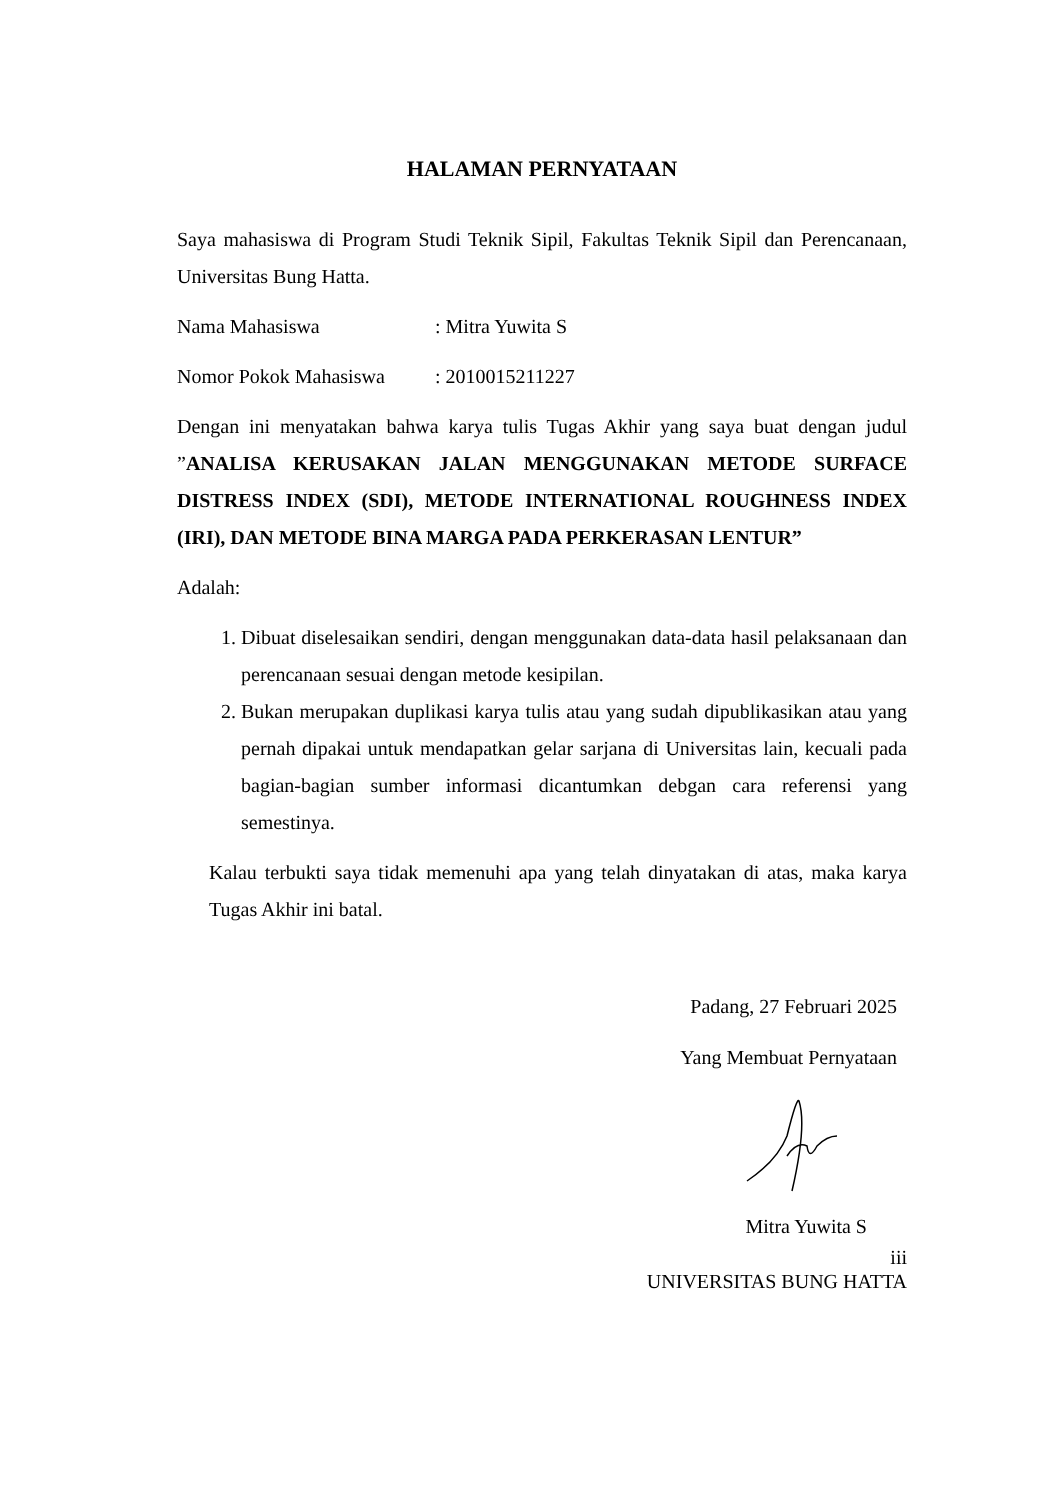HALAMAN PERNYATAAN
Saya mahasiswa di Program Studi Teknik Sipil, Fakultas Teknik Sipil dan Perencanaan, Universitas Bung Hatta.
Nama Mahasiswa: Mitra Yuwita S
Nomor Pokok Mahasiswa: 2010015211227
Dengan ini menyatakan bahwa karya tulis Tugas Akhir yang saya buat dengan judul ”ANALISA KERUSAKAN JALAN MENGGUNAKAN METODE SURFACE DISTRESS INDEX (SDI), METODE INTERNATIONAL ROUGHNESS INDEX (IRI), DAN METODE BINA MARGA PADA PERKERASAN LENTUR”
Adalah:
1. Dibuat diselesaikan sendiri, dengan menggunakan data-data hasil pelaksanaan dan perencanaan sesuai dengan metode kesipilan.
2. Bukan merupakan duplikasi karya tulis atau yang sudah dipublikasikan atau yang pernah dipakai untuk mendapatkan gelar sarjana di Universitas lain, kecuali pada bagian-bagian sumber informasi dicantumkan debgan cara referensi yang semestinya.
Kalau terbukti saya tidak memenuhi apa yang telah dinyatakan di atas, maka karya Tugas Akhir ini batal.
Padang, 27 Februari 2025
Yang Membuat Pernyataan
Mitra Yuwita S
iii
UNIVERSITAS BUNG HATTA